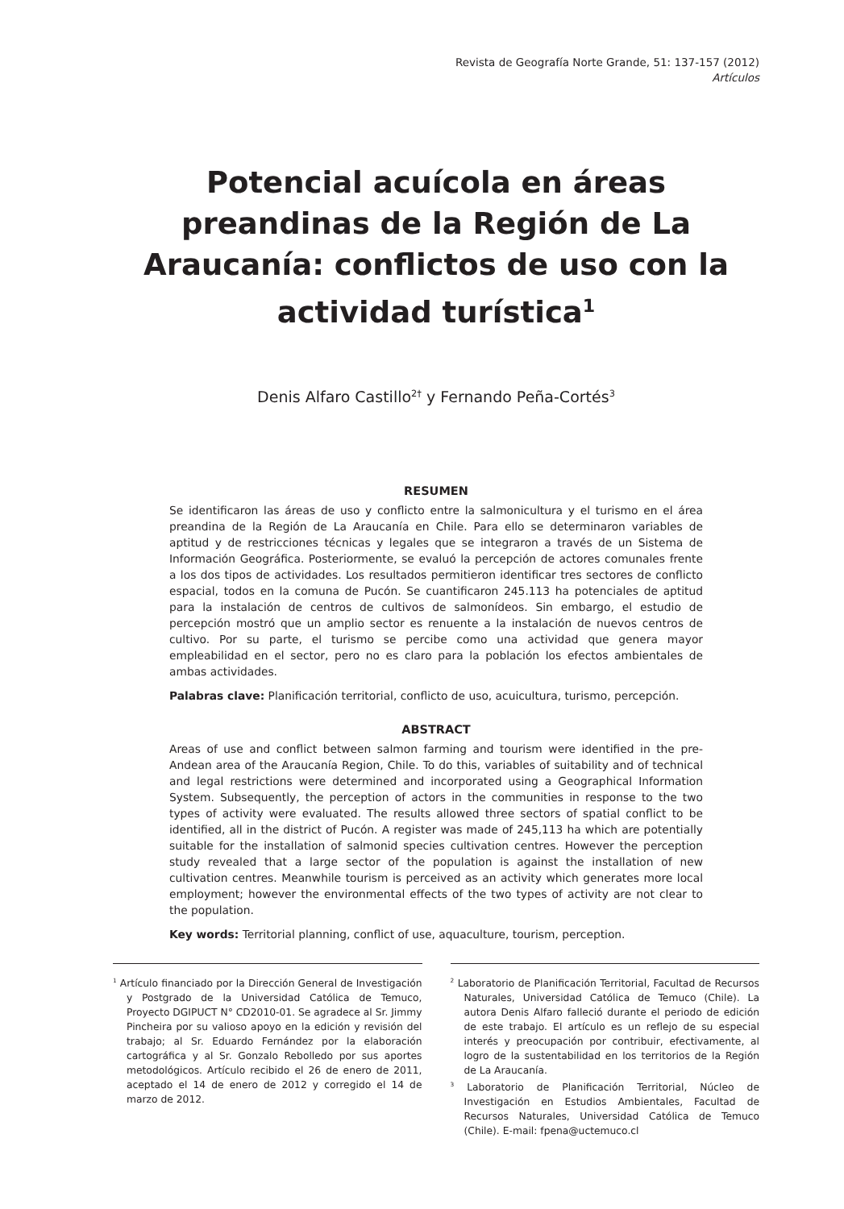Revista de Geografía Norte Grande, 51: 137-157 (2012)
Artículos
Potencial acuícola en áreas preandinas de la Región de La Araucanía: conflictos de uso con la actividad turística<sup>1</sup>
Denis Alfaro Castillo<sup>2†</sup> y Fernando Peña-Cortés<sup>3</sup>
RESUMEN
Se identificaron las áreas de uso y conflicto entre la salmonicultura y el turismo en el área preandina de la Región de La Araucanía en Chile. Para ello se determinaron variables de aptitud y de restricciones técnicas y legales que se integraron a través de un Sistema de Información Geográfica. Posteriormente, se evaluó la percepción de actores comunales frente a los dos tipos de actividades. Los resultados permitieron identificar tres sectores de conflicto espacial, todos en la comuna de Pucón. Se cuantificaron 245.113 ha potenciales de aptitud para la instalación de centros de cultivos de salmonídeos. Sin embargo, el estudio de percepción mostró que un amplio sector es renuente a la instalación de nuevos centros de cultivo. Por su parte, el turismo se percibe como una actividad que genera mayor empleabilidad en el sector, pero no es claro para la población los efectos ambientales de ambas actividades.
Palabras clave: Planificación territorial, conflicto de uso, acuicultura, turismo, percepción.
ABSTRACT
Areas of use and conflict between salmon farming and tourism were identified in the pre-Andean area of the Araucanía Region, Chile. To do this, variables of suitability and of technical and legal restrictions were determined and incorporated using a Geographical Information System. Subsequently, the perception of actors in the communities in response to the two types of activity were evaluated. The results allowed three sectors of spatial conflict to be identified, all in the district of Pucón. A register was made of 245,113 ha which are potentially suitable for the installation of salmonid species cultivation centres. However the perception study revealed that a large sector of the population is against the installation of new cultivation centres. Meanwhile tourism is perceived as an activity which generates more local employment; however the environmental effects of the two types of activity are not clear to the population.
Key words: Territorial planning, conflict of use, aquaculture, tourism, perception.
<sup>1</sup> Artículo financiado por la Dirección General de Investigación y Postgrado de la Universidad Católica de Temuco, Proyecto DGIPUCT N° CD2010-01. Se agradece al Sr. Jimmy Pincheira por su valioso apoyo en la edición y revisión del trabajo; al Sr. Eduardo Fernández por la elaboración cartográfica y al Sr. Gonzalo Rebolledo por sus aportes metodológicos. Artículo recibido el 26 de enero de 2011, aceptado el 14 de enero de 2012 y corregido el 14 de marzo de 2012.
<sup>2</sup> Laboratorio de Planificación Territorial, Facultad de Recursos Naturales, Universidad Católica de Temuco (Chile). La autora Denis Alfaro falleció durante el periodo de edición de este trabajo. El artículo es un reflejo de su especial interés y preocupación por contribuir, efectivamente, al logro de la sustentabilidad en los territorios de la Región de La Araucanía.
<sup>3</sup> Laboratorio de Planificación Territorial, Núcleo de Investigación en Estudios Ambientales, Facultad de Recursos Naturales, Universidad Católica de Temuco (Chile). E-mail: fpena@uctemuco.cl